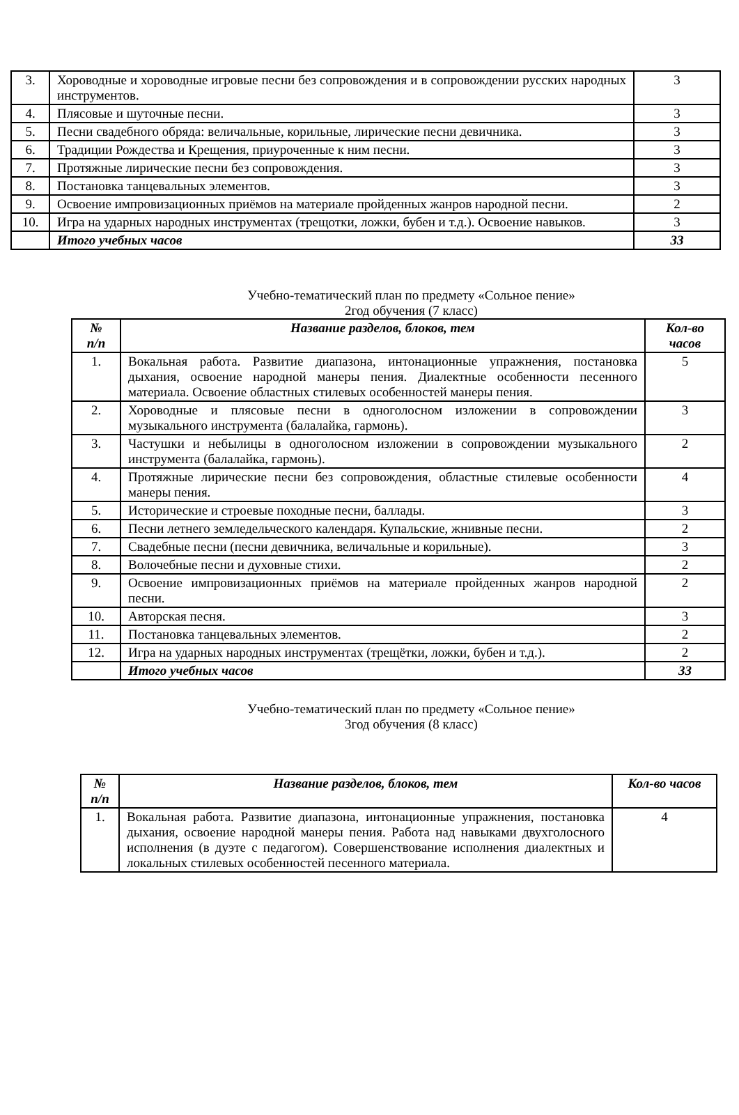| 3. | Хороводные и хороводные игровые песни без сопровождения и в сопровождении русских народных инструментов. | 3 |
| 4. | Плясовые и шуточные песни. | 3 |
| 5. | Песни свадебного обряда: величальные, корильные, лирические песни девичника. | 3 |
| 6. | Традиции Рождества и Крещения, приуроченные к ним песни. | 3 |
| 7. | Протяжные лирические песни без сопровождения. | 3 |
| 8. | Постановка танцевальных элементов. | 3 |
| 9. | Освоение импровизационных приёмов на материале пройденных жанров народной песни. | 2 |
| 10. | Игра на ударных народных инструментах (трещотки, ложки, бубен и т.д.). Освоение навыков. | 3 |
| | Итого учебных часов | 33 |
Учебно-тематический план по предмету «Сольное пение»
2год обучения (7 класс)
| № п/п | Название разделов, блоков, тем | Кол-во часов |
| --- | --- | --- |
| 1. | Вокальная работа. Развитие диапазона, интонационные упражнения, постановка дыхания, освоение народной манеры пения. Диалектные особенности песенного материала. Освоение областных стилевых особенностей манеры пения. | 5 |
| 2. | Хороводные и плясовые песни в одноголосном изложении в сопровождении музыкального инструмента (балалайка, гармонь). | 3 |
| 3. | Частушки и небылицы в одноголосном изложении в сопровождении музыкального инструмента (балалайка, гармонь). | 2 |
| 4. | Протяжные лирические песни без сопровождения, областные стилевые особенности манеры пения. | 4 |
| 5. | Исторические и строевые походные песни, баллады. | 3 |
| 6. | Песни летнего земледельческого календаря. Купальские, жнивные песни. | 2 |
| 7. | Свадебные песни (песни девичника, величальные и корильные). | 3 |
| 8. | Волочебные песни и духовные стихи. | 2 |
| 9. | Освоение импровизационных приёмов на материале пройденных жанров народной песни. | 2 |
| 10. | Авторская песня. | 3 |
| 11. | Постановка танцевальных элементов. | 2 |
| 12. | Игра на ударных народных инструментах (трещётки, ложки, бубен и т.д.). | 2 |
| | Итого учебных часов | 33 |
Учебно-тематический план по предмету «Сольное пение»
3год обучения (8 класс)
| № п/п | Название разделов, блоков, тем | Кол-во часов |
| --- | --- | --- |
| 1. | Вокальная работа. Развитие диапазона, интонационные упражнения, постановка дыхания, освоение народной манеры пения. Работа над навыками двухголосного исполнения (в дуэте с педагогом). Совершенствование исполнения диалектных и локальных стилевых особенностей песенного материала. | 4 |